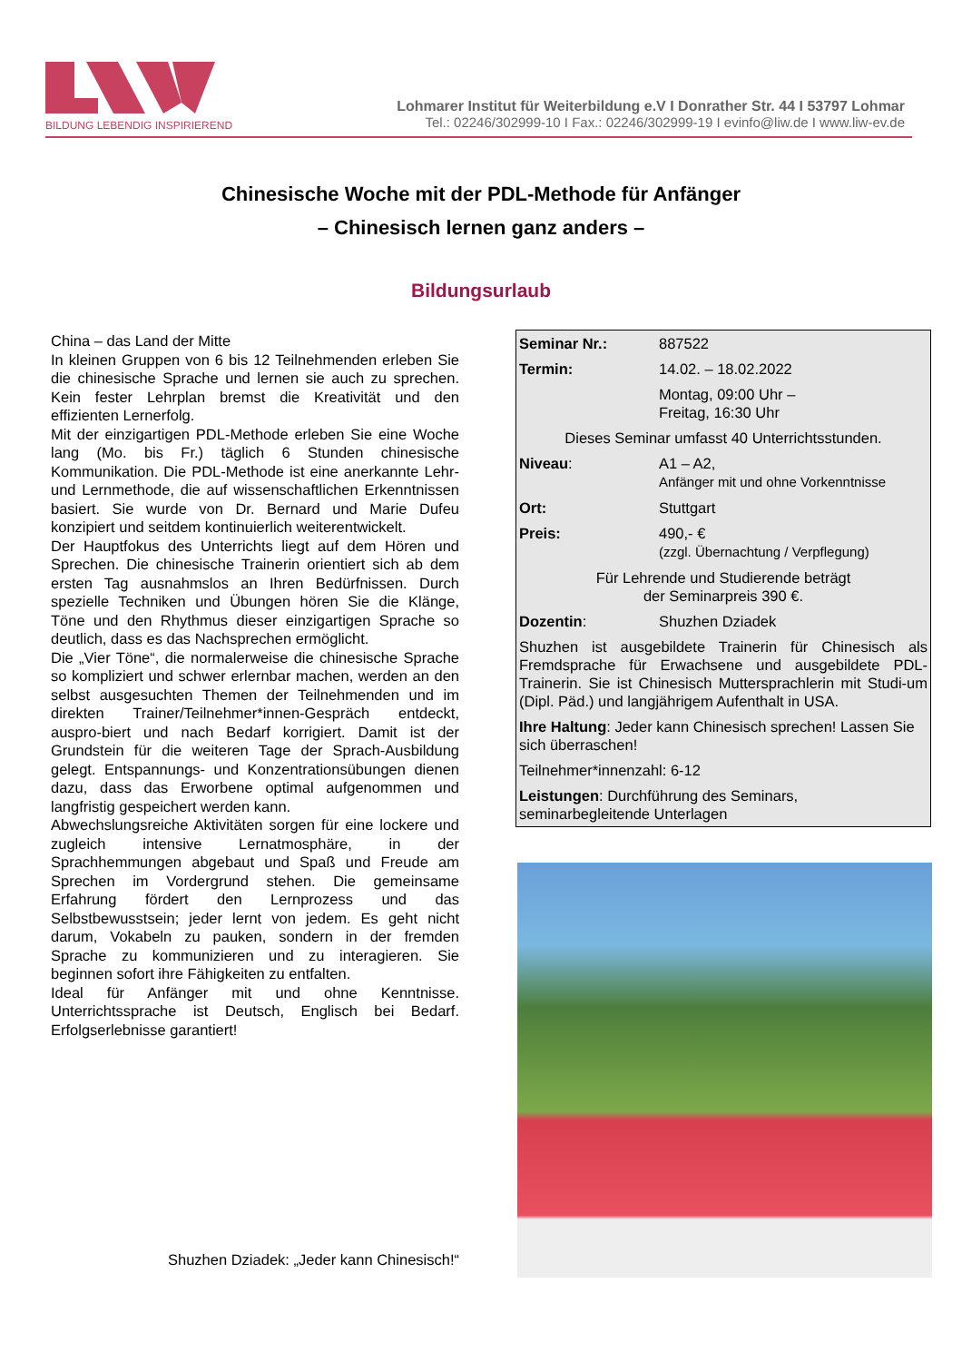BILDUNG LEBENDIG INSPIRIEREND
Lohmarer Institut für Weiterbildung e.V I Donrather Str. 44 I 53797 Lohmar
Tel.: 02246/302999-10 I Fax.: 02246/302999-19 I evinfo@liw.de I www.liw-ev.de
Chinesische Woche mit der PDL-Methode für Anfänger
– Chinesisch lernen ganz anders –
Bildungsurlaub
China – das Land der Mitte
In kleinen Gruppen von 6 bis 12 Teilnehmenden erleben Sie die chinesische Sprache und lernen sie auch zu sprechen. Kein fester Lehrplan bremst die Kreativität und den effizienten Lernerfolg.
Mit der einzigartigen PDL-Methode erleben Sie eine Woche lang (Mo. bis Fr.) täglich 6 Stunden chinesische Kommunikation. Die PDL-Methode ist eine anerkannte Lehr- und Lernmethode, die auf wissenschaftlichen Erkenntnissen basiert. Sie wurde von Dr. Bernard und Marie Dufeu konzipiert und seitdem kontinuierlich weiterentwickelt.
Der Hauptfokus des Unterrichts liegt auf dem Hören und Sprechen. Die chinesische Trainerin orientiert sich ab dem ersten Tag ausnahmslos an Ihren Bedürfnissen. Durch spezielle Techniken und Übungen hören Sie die Klänge, Töne und den Rhythmus dieser einzigartigen Sprache so deutlich, dass es das Nachsprechen ermöglicht.
Die „Vier Töne“, die normalerweise die chinesische Sprache so kompliziert und schwer erlernbar machen, werden an den selbst ausgesuchten Themen der Teilnehmenden und im direkten Trainer/Teilnehmer*innen-Gespräch entdeckt, auspro-biert und nach Bedarf korrigiert. Damit ist der Grundstein für die weiteren Tage der Sprach-Ausbildung gelegt. Entspannungs- und Konzentrationsübungen dienen dazu, dass das Erworbene optimal aufgenommen und langfristig gespeichert werden kann.
Abwechslungsreiche Aktivitäten sorgen für eine lockere und zugleich intensive Lernatmosphäre, in der Sprachhemmungen abgebaut und Spaß und Freude am Sprechen im Vordergrund stehen. Die gemeinsame Erfahrung fördert den Lernprozess und das Selbstbewusstsein; jeder lernt von jedem. Es geht nicht darum, Vokabeln zu pauken, sondern in der fremden Sprache zu kommunizieren und zu interagieren. Sie beginnen sofort ihre Fähigkeiten zu entfalten.
Ideal für Anfänger mit und ohne Kenntnisse. Unterrichtssprache ist Deutsch, Englisch bei Bedarf. Erfolgserlebnisse garantiert!
Shuzhen Dziadek: „Jeder kann Chinesisch!“
| Seminar Nr.: | 887522 |
| Termin: | 14.02. – 18.02.2022 |
| | Montag, 09:00 Uhr – Freitag, 16:30 Uhr |
| Dieses Seminar umfasst 40 Unterrichtsstunden. | |
| Niveau : | A1 – A2, Anfänger mit und ohne Vorkenntnisse |
| Ort: | Stuttgart |
| Preis: | 490,- € (zzgl. Übernachtung / Verpflegung) |
| Für Lehrende und Studierende beträgt der Seminarpreis 390 €. | |
| Dozentin : | Shuzhen Dziadek |
| Shuzhen ist ausgebildete Trainerin für Chinesisch als Fremdsprache für Erwachsene und ausgebildete PDL-Trainerin. Sie ist Chinesisch Muttersprachlerin mit Studi-um (Dipl. Päd.) und langjährigem Aufenthalt in USA. | |
| Ihre Haltung : Jeder kann Chinesisch sprechen! Lassen Sie sich überraschen! | |
| Teilnehmer*innenzahl: 6-12 | |
| Leistungen : Durchführung des Seminars, seminarbegleitende Unterlagen | |